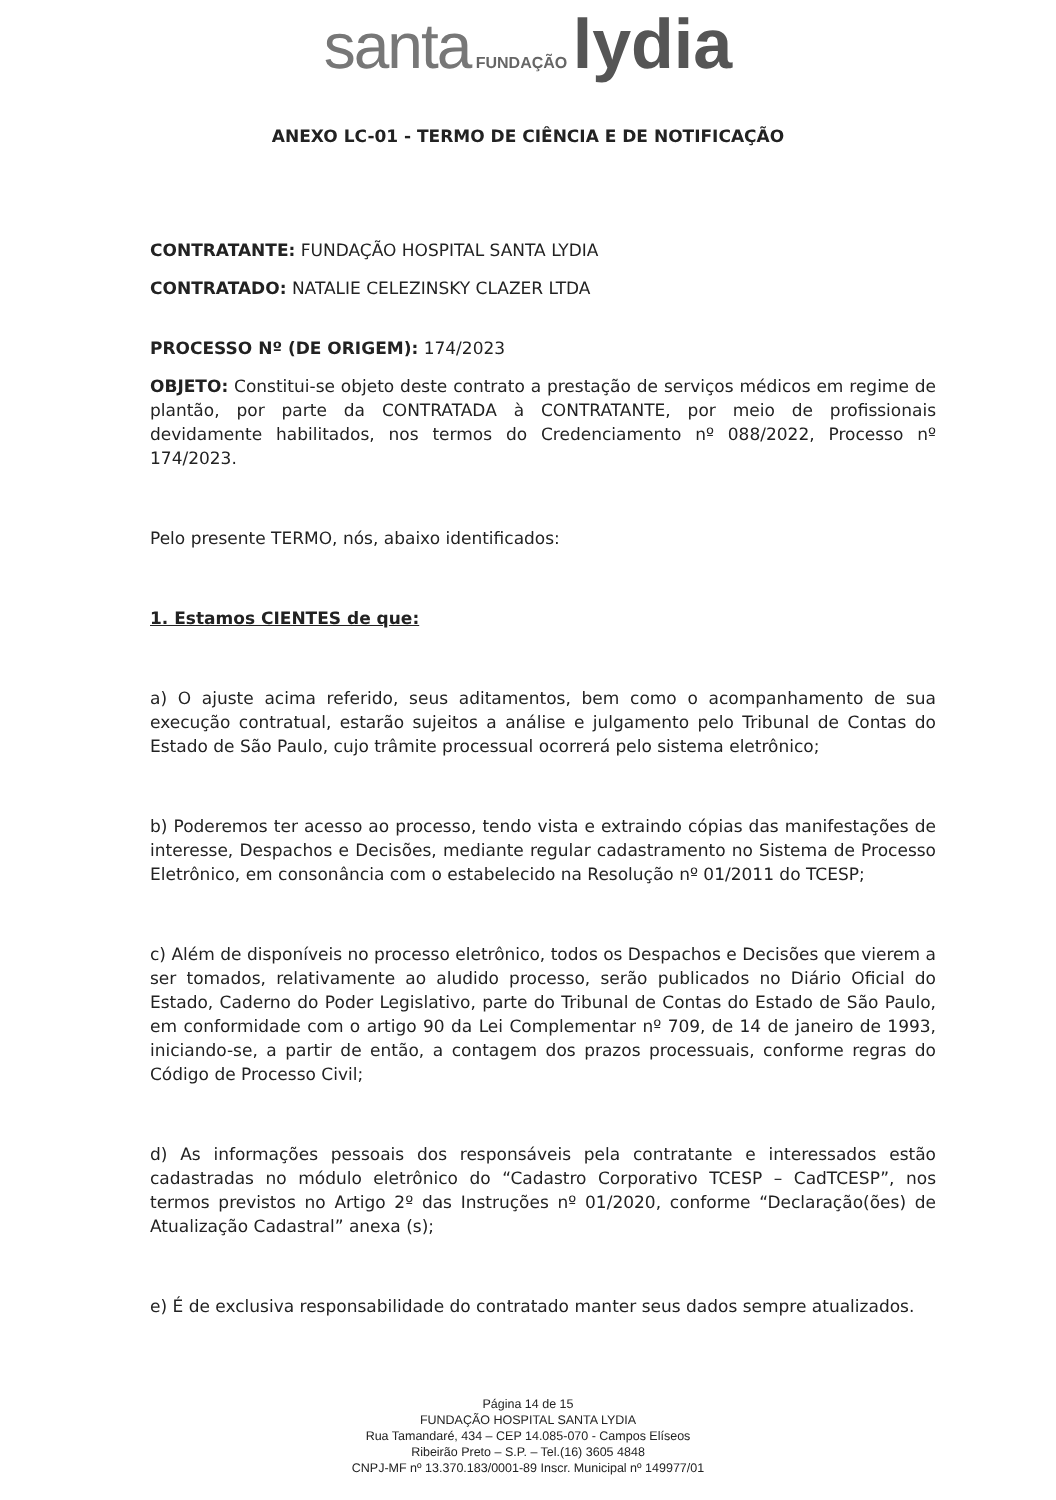santa FUNDAÇÃO lydia
ANEXO LC-01 - TERMO DE CIÊNCIA E DE NOTIFICAÇÃO
CONTRATANTE: FUNDAÇÃO HOSPITAL SANTA LYDIA
CONTRATADO: NATALIE CELEZINSKY CLAZER LTDA
PROCESSO Nº (DE ORIGEM): 174/2023
OBJETO: Constitui-se objeto deste contrato a prestação de serviços médicos em regime de plantão, por parte da CONTRATADA à CONTRATANTE, por meio de profissionais devidamente habilitados, nos termos do Credenciamento nº 088/2022, Processo nº 174/2023.
Pelo presente TERMO, nós, abaixo identificados:
1. Estamos CIENTES de que:
a) O ajuste acima referido, seus aditamentos, bem como o acompanhamento de sua execução contratual, estarão sujeitos a análise e julgamento pelo Tribunal de Contas do Estado de São Paulo, cujo trâmite processual ocorrerá pelo sistema eletrônico;
b) Poderemos ter acesso ao processo, tendo vista e extraindo cópias das manifestações de interesse, Despachos e Decisões, mediante regular cadastramento no Sistema de Processo Eletrônico, em consonância com o estabelecido na Resolução nº 01/2011 do TCESP;
c) Além de disponíveis no processo eletrônico, todos os Despachos e Decisões que vierem a ser tomados, relativamente ao aludido processo, serão publicados no Diário Oficial do Estado, Caderno do Poder Legislativo, parte do Tribunal de Contas do Estado de São Paulo, em conformidade com o artigo 90 da Lei Complementar nº 709, de 14 de janeiro de 1993, iniciando-se, a partir de então, a contagem dos prazos processuais, conforme regras do Código de Processo Civil;
d) As informações pessoais dos responsáveis pela contratante e interessados estão cadastradas no módulo eletrônico do “Cadastro Corporativo TCESP – CadTCESP”, nos termos previstos no Artigo 2º das Instruções nº 01/2020, conforme “Declaração(ões) de Atualização Cadastral” anexa (s);
e) É de exclusiva responsabilidade do contratado manter seus dados sempre atualizados.
Página 14 de 15
FUNDAÇÃO HOSPITAL SANTA LYDIA
Rua Tamandaré, 434 – CEP 14.085-070 - Campos Elíseos
Ribeirão Preto – S.P. – Tel.(16) 3605 4848
CNPJ-MF nº 13.370.183/0001-89 Inscr. Municipal nº 149977/01